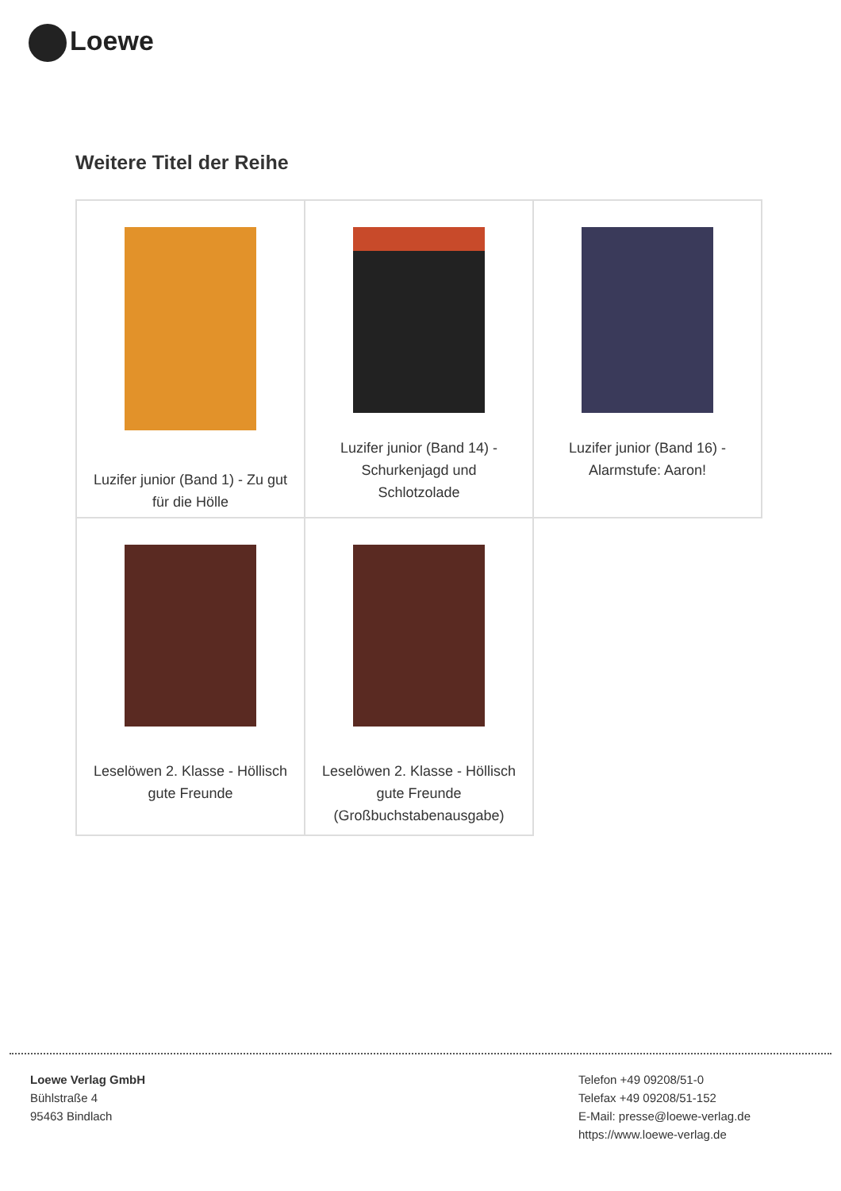Loewe
Weitere Titel der Reihe
| Luzifer junior (Band 1) - Zu gut für die Hölle | Luzifer junior (Band 14) - Schurkenjagd und Schlotzolade | Luzifer junior (Band 16) - Alarmstufe: Aaron! |
| Leselöwen 2. Klasse - Höllisch gute Freunde | Leselöwen 2. Klasse - Höllisch gute Freunde (Großbuchstabenausgabe) | |
Loewe Verlag GmbH
Bühlstraße 4
95463 Bindlach
Telefon +49 09208/51-0
Telefax +49 09208/51-152
E-Mail: presse@loewe-verlag.de
https://www.loewe-verlag.de